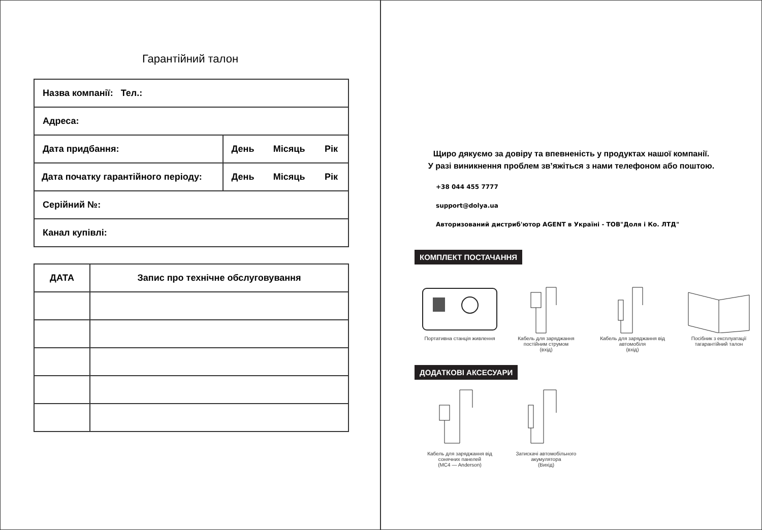Гарантійний талон
| Назва компанії: Тел.: | | | |
| Адреса: | | | |
| Дата придбання: | День | Місяць | Рік |
| Дата початку гарантійного періоду: | День | Місяць | Рік |
| Серійний №: | | | |
| Канал купівлі: | | | |
| ДАТА | Запис про технічне обслуговування |
| --- | --- |
Щиро дякуємо за довіру та впевненість у продуктах нашої компанії.
У разі виникнення проблем зв’яжіться з нами телефоном або поштою.
+38 044 455 7777
support@dolya.ua
Авторизований дистриб'ютор AGENT в Україні - ТОВ"Доля і Ко. ЛТД"
КОМПЛЕКТ ПОСТАЧАННЯ
Портативна станція живлення
Кабель для заряджання постійним струмом
(вхід)
Кабель для заряджання від автомобіля
(вхід)
Посібник з експлуатації тагарантійний талон
ДОДАТКОВІ АКСЕСУАРИ
Кабель для заряджання від сонячних панелей
(MC4 — Anderson)
Затискачі автомобільного акумулятора
(Вихід)